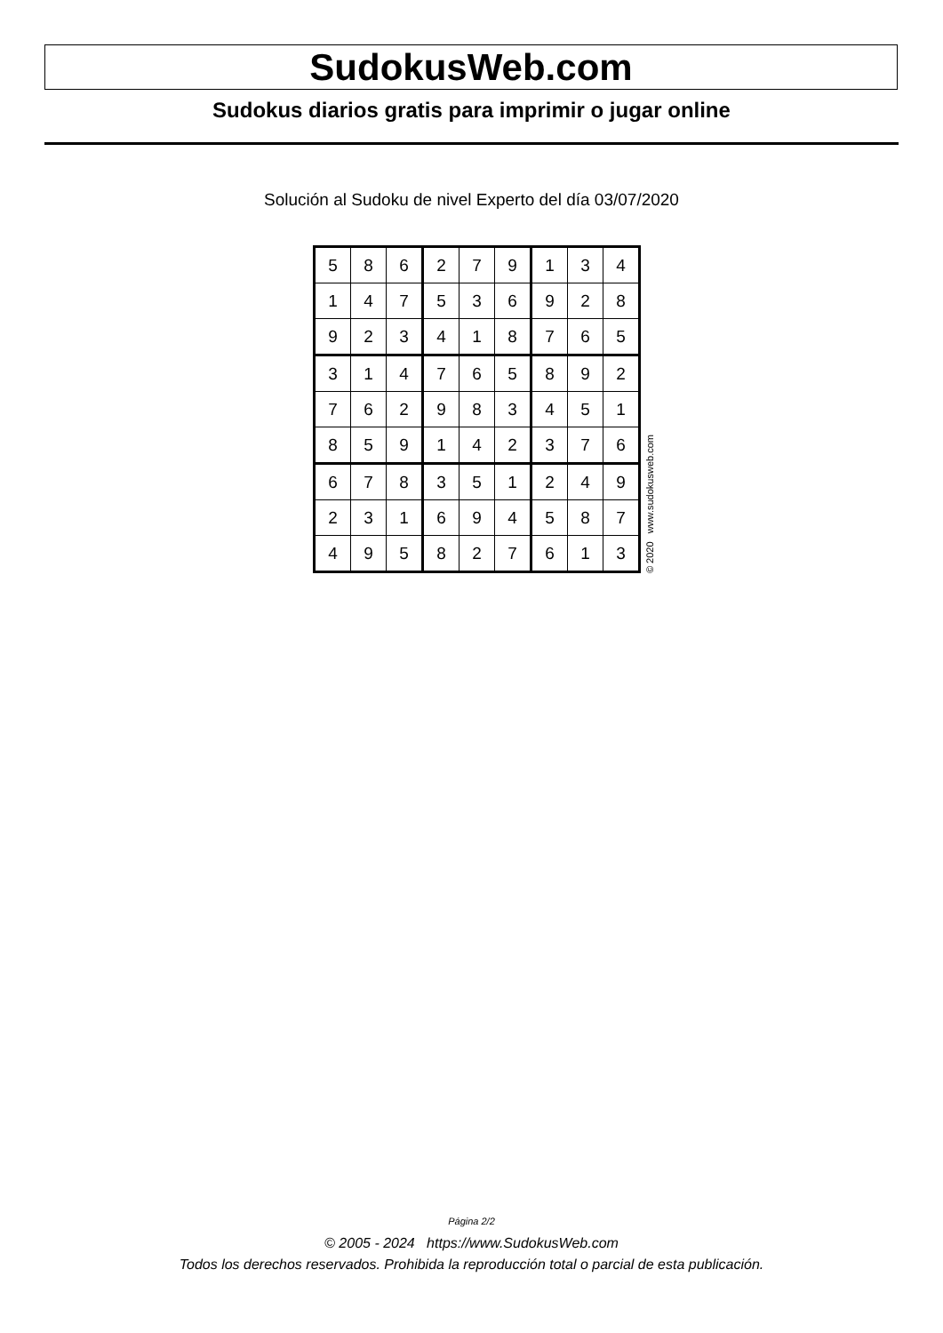SudokusWeb.com
Sudokus diarios gratis para imprimir o jugar online
Solución al Sudoku de nivel Experto del día 03/07/2020
| 5 | 8 | 6 | 2 | 7 | 9 | 1 | 3 | 4 |
| 1 | 4 | 7 | 5 | 3 | 6 | 9 | 2 | 8 |
| 9 | 2 | 3 | 4 | 1 | 8 | 7 | 6 | 5 |
| 3 | 1 | 4 | 7 | 6 | 5 | 8 | 9 | 2 |
| 7 | 6 | 2 | 9 | 8 | 3 | 4 | 5 | 1 |
| 8 | 5 | 9 | 1 | 4 | 2 | 3 | 7 | 6 |
| 6 | 7 | 8 | 3 | 5 | 1 | 2 | 4 | 9 |
| 2 | 3 | 1 | 6 | 9 | 4 | 5 | 8 | 7 |
| 4 | 9 | 5 | 8 | 2 | 7 | 6 | 1 | 3 |
© 2020 www.sudokusweb.com
Página 2/2
© 2005 - 2024 https://www.SudokusWeb.com
Todos los derechos reservados. Prohibida la reproducción total o parcial de esta publicación.